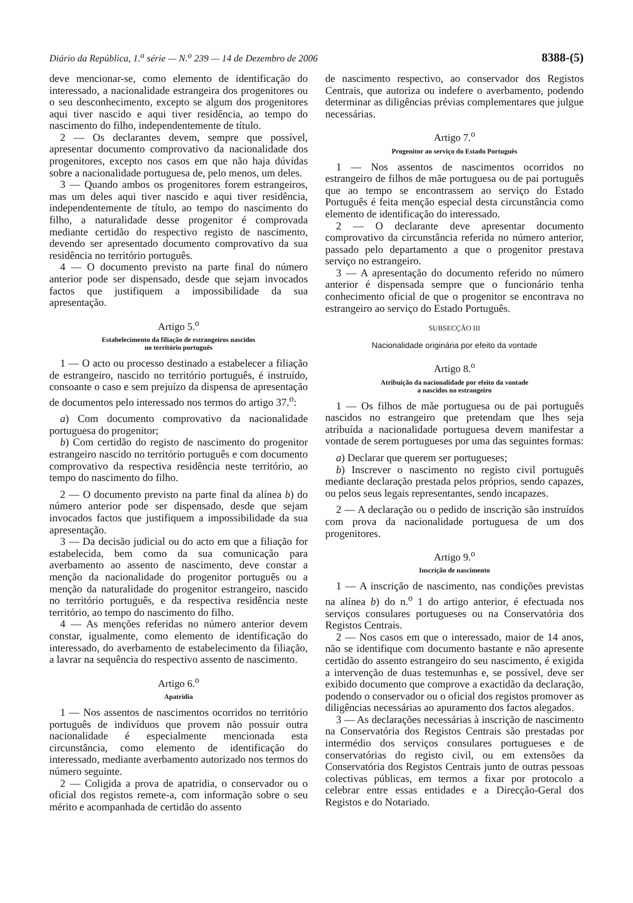Diário da República, 1.<sup>a</sup> série — N.<sup>o</sup> 239 — 14 de Dezembro de 2006 8388-(5)
deve mencionar-se, como elemento de identificação do interessado, a nacionalidade estrangeira dos progenitores ou o seu desconhecimento, excepto se algum dos progenitores aqui tiver nascido e aqui tiver residência, ao tempo do nascimento do filho, independentemente de título.
2 — Os declarantes devem, sempre que possível, apresentar documento comprovativo da nacionalidade dos progenitores, excepto nos casos em que não haja dúvidas sobre a nacionalidade portuguesa de, pelo menos, um deles.
3 — Quando ambos os progenitores forem estrangeiros, mas um deles aqui tiver nascido e aqui tiver residência, independentemente de título, ao tempo do nascimento do filho, a naturalidade desse progenitor é comprovada mediante certidão do respectivo registo de nascimento, devendo ser apresentado documento comprovativo da sua residência no território português.
4 — O documento previsto na parte final do número anterior pode ser dispensado, desde que sejam invocados factos que justifiquem a impossibilidade da sua apresentação.
Artigo 5.<sup>o</sup>
Estabelecimento da filiação de estrangeiros nascidos
no território português
1 — O acto ou processo destinado a estabelecer a filiação de estrangeiro, nascido no território português, é instruído, consoante o caso e sem prejuízo da dispensa de apresentação de documentos pelo interessado nos termos do artigo 37.<sup>o</sup>:
a) Com documento comprovativo da nacionalidade portuguesa do progenitor;
b) Com certidão do registo de nascimento do progenitor estrangeiro nascido no território português e com documento comprovativo da respectiva residência neste território, ao tempo do nascimento do filho.
2 — O documento previsto na parte final da alínea b) do número anterior pode ser dispensado, desde que sejam invocados factos que justifiquem a impossibilidade da sua apresentação.
3 — Da decisão judicial ou do acto em que a filiação for estabelecida, bem como da sua comunicação para averbamento ao assento de nascimento, deve constar a menção da nacionalidade do progenitor português ou a menção da naturalidade do progenitor estrangeiro, nascido no território português, e da respectiva residência neste território, ao tempo do nascimento do filho.
4 — As menções referidas no número anterior devem constar, igualmente, como elemento de identificação do interessado, do averbamento de estabelecimento da filiação, a lavrar na sequência do respectivo assento de nascimento.
Artigo 6.<sup>o</sup>
Apatridia
1 — Nos assentos de nascimentos ocorridos no território português de indivíduos que provem não possuir outra nacionalidade é especialmente mencionada esta circunstância, como elemento de identificação do interessado, mediante averbamento autorizado nos termos do número seguinte.
2 — Coligida a prova de apatridia, o conservador ou o oficial dos registos remete-a, com informação sobre o seu mérito e acompanhada de certidão do assento
de nascimento respectivo, ao conservador dos Registos Centrais, que autoriza ou indefere o averbamento, podendo determinar as diligências prévias complementares que julgue necessárias.
Artigo 7.<sup>o</sup>
Progenitor ao serviço do Estado Português
1 — Nos assentos de nascimentos ocorridos no estrangeiro de filhos de mãe portuguesa ou de pai português que ao tempo se encontrassem ao serviço do Estado Português é feita menção especial desta circunstância como elemento de identificação do interessado.
2 — O declarante deve apresentar documento comprovativo da circunstância referida no número anterior, passado pelo departamento a que o progenitor prestava serviço no estrangeiro.
3 — A apresentação do documento referido no número anterior é dispensada sempre que o funcionário tenha conhecimento oficial de que o progenitor se encontrava no estrangeiro ao serviço do Estado Português.
SUBSECÇÃO III
Nacionalidade originária por efeito da vontade
Artigo 8.<sup>o</sup>
Atribuição da nacionalidade por efeito da vontade
a nascidos no estrangeiro
1 — Os filhos de mãe portuguesa ou de pai português nascidos no estrangeiro que pretendam que lhes seja atribuída a nacionalidade portuguesa devem manifestar a vontade de serem portugueses por uma das seguintes formas:
a) Declarar que querem ser portugueses;
b) Inscrever o nascimento no registo civil português mediante declaração prestada pelos próprios, sendo capazes, ou pelos seus legais representantes, sendo incapazes.
2 — A declaração ou o pedido de inscrição são instruídos com prova da nacionalidade portuguesa de um dos progenitores.
Artigo 9.<sup>o</sup>
Inscrição de nascimento
1 — A inscrição de nascimento, nas condições previstas na alínea b) do n.<sup>o</sup> 1 do artigo anterior, é efectuada nos serviços consulares portugueses ou na Conservatória dos Registos Centrais.
2 — Nos casos em que o interessado, maior de 14 anos, não se identifique com documento bastante e não apresente certidão do assento estrangeiro do seu nascimento, é exigida a intervenção de duas testemunhas e, se possível, deve ser exibido documento que comprove a exactidão da declaração, podendo o conservador ou o oficial dos registos promover as diligências necessárias ao apuramento dos factos alegados.
3 — As declarações necessárias à inscrição de nascimento na Conservatória dos Registos Centrais são prestadas por intermédio dos serviços consulares portugueses e de conservatórias do registo civil, ou em extensões da Conservatória dos Registos Centrais junto de outras pessoas colectivas públicas, em termos a fixar por protocolo a celebrar entre essas entidades e a Direcção-Geral dos Registos e do Notariado.